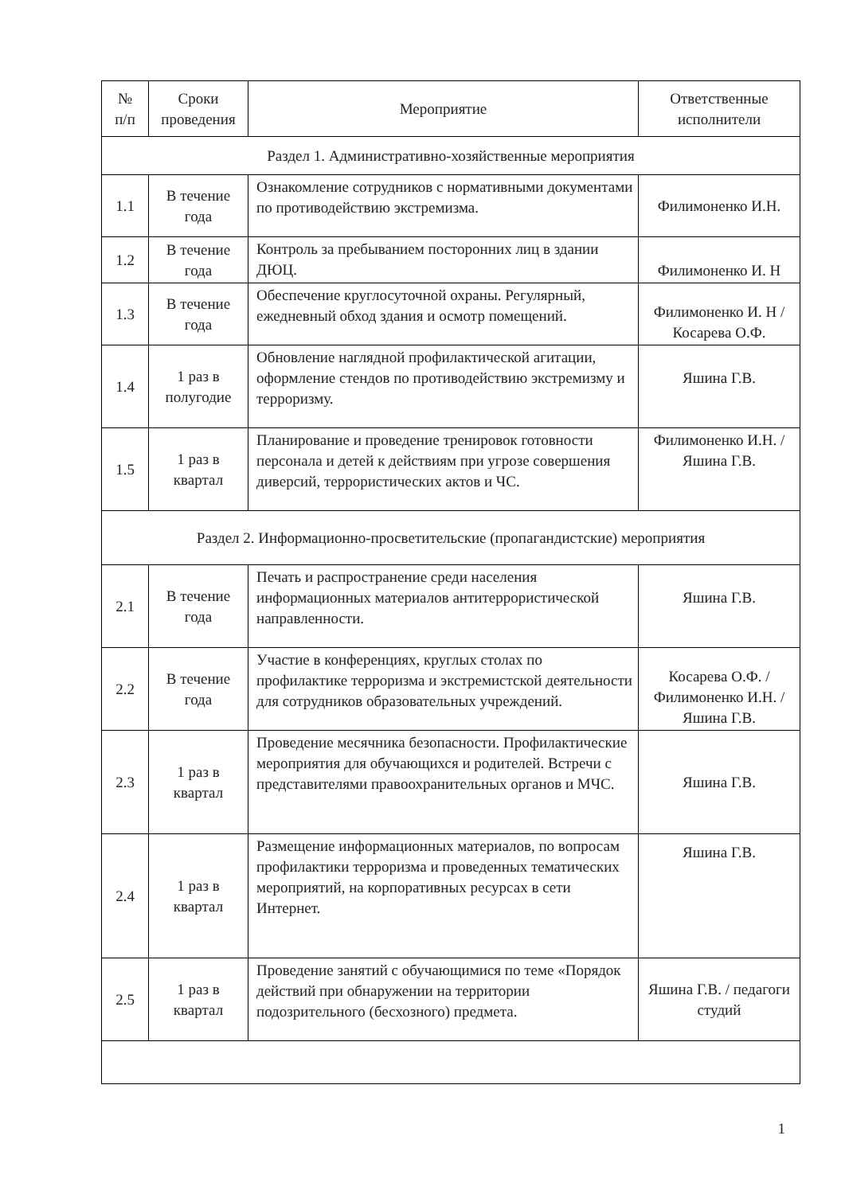| № п/п | Сроки проведения | Мероприятие | Ответственные исполнители |
| --- | --- | --- | --- |
| Раздел 1. Административно-хозяйственные мероприятия | | | |
| 1.1 | В течение года | Ознакомление сотрудников с нормативными документами по противодействию экстремизма. | Филимоненко И.Н. |
| 1.2 | В течение года | Контроль за пребыванием посторонних лиц в здании ДЮЦ. | Филимоненко И. Н |
| 1.3 | В течение года | Обеспечение круглосуточной охраны. Регулярный, ежедневный обход здания и осмотр помещений. | Филимоненко И. Н / Косарева О.Ф. |
| 1.4 | 1 раз в полугодие | Обновление наглядной профилактической агитации, оформление стендов по противодействию экстремизму и терроризму. | Яшина Г.В. |
| 1.5 | 1 раз в квартал | Планирование и проведение тренировок готовности персонала и детей к действиям при угрозе совершения диверсий, террористических актов и ЧС. | Филимоненко И.Н. / Яшина Г.В. |
| Раздел 2. Информационно-просветительские (пропагандистские) мероприятия | | | |
| 2.1 | В течение года | Печать и распространение среди населения информационных материалов антитеррористической направленности. | Яшина Г.В. |
| 2.2 | В течение года | Участие в конференциях, круглых столах по профилактике терроризма и экстремистской деятельности для сотрудников образовательных учреждений. | Косарева О.Ф. / Филимоненко И.Н. / Яшина Г.В. |
| 2.3 | 1 раз в квартал | Проведение месячника безопасности. Профилактические мероприятия для обучающихся и родителей. Встречи с представителями правоохранительных органов и МЧС. | Яшина Г.В. |
| 2.4 | 1 раз в квартал | Размещение информационных материалов, по вопросам профилактики терроризма и проведенных тематических мероприятий, на корпоративных ресурсах в сети Интернет. | Яшина Г.В. |
| 2.5 | 1 раз в квартал | Проведение занятий с обучающимися по теме «Порядок действий при обнаружении на территории подозрительного (бесхозного) предмета. | Яшина Г.В. / педагоги студий |
1